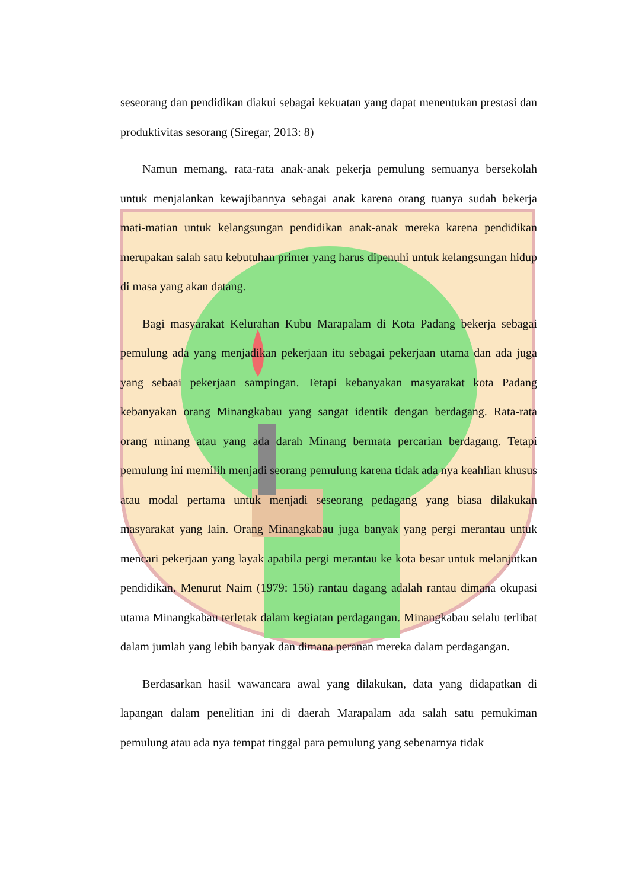seseorang dan pendidikan diakui sebagai kekuatan yang dapat menentukan prestasi dan produktivitas sesorang (Siregar, 2013: 8)
Namun memang, rata-rata anak-anak pekerja pemulung semuanya bersekolah untuk menjalankan kewajibannya sebagai anak karena orang tuanya sudah bekerja mati-matian untuk kelangsungan pendidikan anak-anak mereka karena pendidikan merupakan salah satu kebutuhan primer yang harus dipenuhi untuk kelangsungan hidup di masa yang akan datang.
Bagi masyarakat Kelurahan Kubu Marapalam di Kota Padang bekerja sebagai pemulung ada yang menjadikan pekerjaan itu sebagai pekerjaan utama dan ada juga yang sebaai pekerjaan sampingan. Tetapi kebanyakan masyarakat kota Padang kebanyakan orang Minangkabau yang sangat identik dengan berdagang. Rata-rata orang minang atau yang ada darah Minang bermata percarian berdagang. Tetapi pemulung ini memilih menjadi seorang pemulung karena tidak ada nya keahlian khusus atau modal pertama untuk menjadi seseorang pedagang yang biasa dilakukan masyarakat yang lain. Orang Minangkabau juga banyak yang pergi merantau untuk mencari pekerjaan yang layak apabila pergi merantau ke kota besar untuk melanjutkan pendidikan. Menurut Naim (1979: 156) rantau dagang adalah rantau dimana okupasi utama Minangkabau terletak dalam kegiatan perdagangan. Minangkabau selalu terlibat dalam jumlah yang lebih banyak dan dimana peranan mereka dalam perdagangan.
Berdasarkan hasil wawancara awal yang dilakukan, data yang didapatkan di lapangan dalam penelitian ini di daerah Marapalam ada salah satu pemukiman pemulung atau ada nya tempat tinggal para pemulung yang sebenarnya tidak